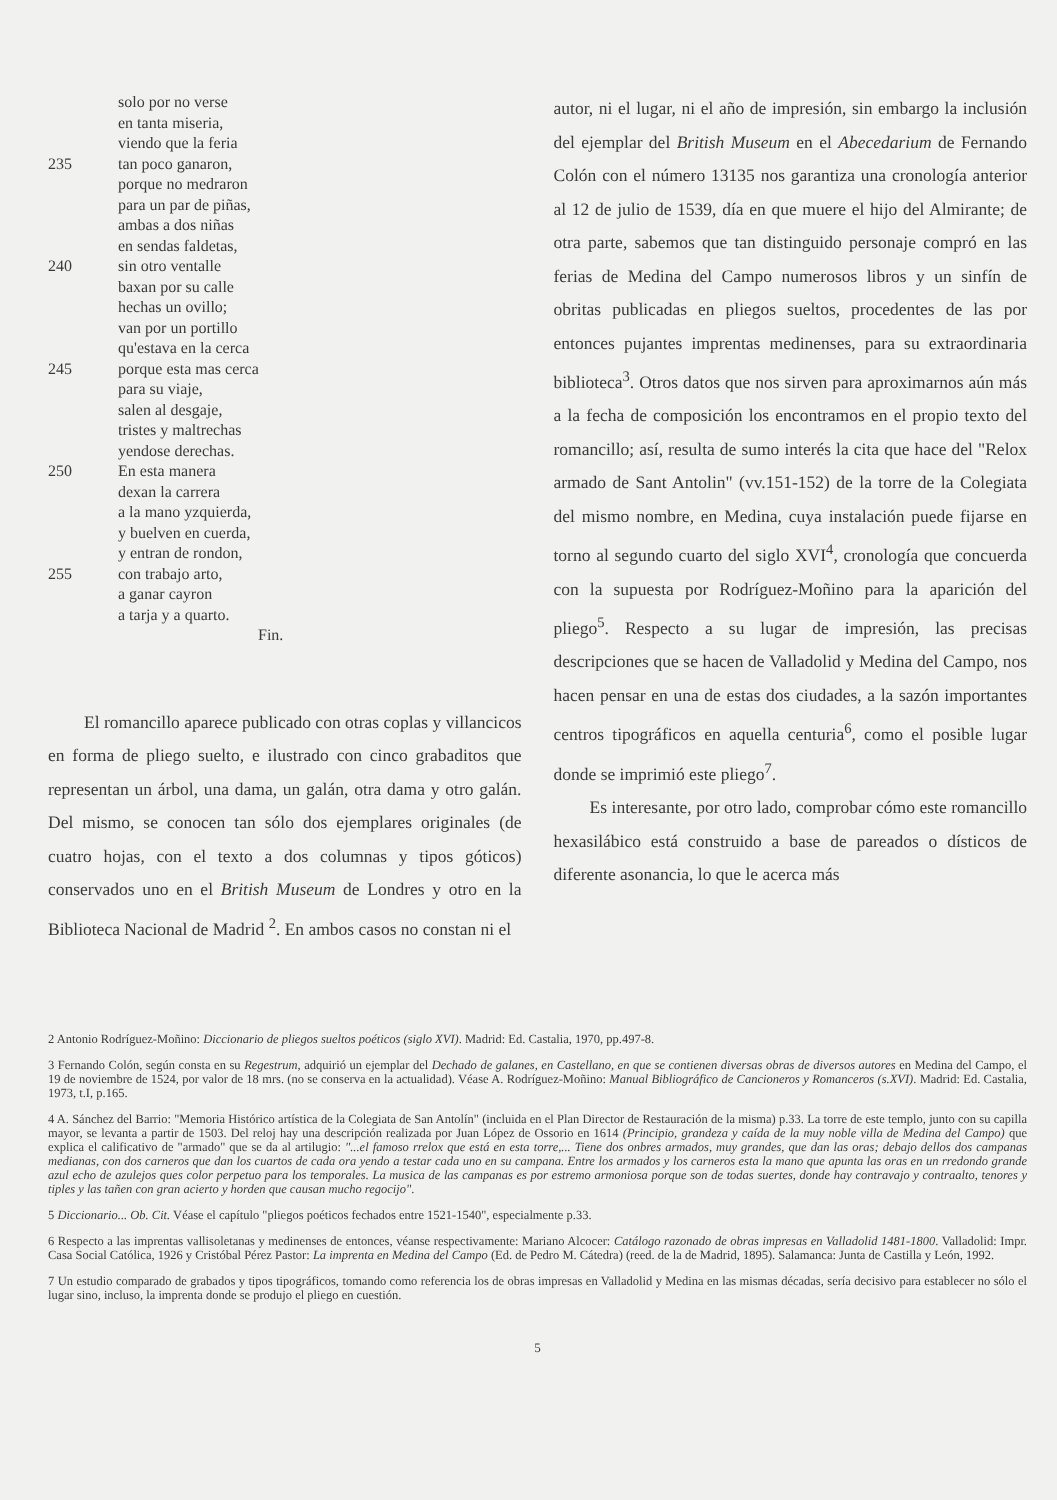solo por no verse
en tanta miseria,
viendo que la feria
235 tan poco ganaron,
porque no medraron
para un par de piñas,
ambas a dos niñas
en sendas faldetas,
240 sin otro ventalle
baxan por su calle
hechas un ovillo;
van por un portillo
qu'estava en la cerca
245 porque esta mas cerca
para su viaje,
salen al desgaje,
tristes y maltrechas
yendose derechas.
250 En esta manera
dexan la carrera
a la mano yzquierda,
y buelven en cuerda,
y entran de rondon,
255 con trabajo arto,
a ganar cayron
a tarja y a quarto.
Fin.
El romancillo aparece publicado con otras coplas y villancicos en forma de pliego suelto, e ilustrado con cinco grabaditos que representan un árbol, una dama, un galán, otra dama y otro galán. Del mismo, se conocen tan sólo dos ejemplares originales (de cuatro hojas, con el texto a dos columnas y tipos góticos) conservados uno en el British Museum de Londres y otro en la Biblioteca Nacional de Madrid <sup>2</sup>. En ambos casos no constan ni el
autor, ni el lugar, ni el año de impresión, sin embargo la inclusión del ejemplar del British Museum en el Abecedarium de Fernando Colón con el número 13135 nos garantiza una cronología anterior al 12 de julio de 1539, día en que muere el hijo del Almirante; de otra parte, sabemos que tan distinguido personaje compró en las ferias de Medina del Campo numerosos libros y un sinfín de obritas publicadas en pliegos sueltos, procedentes de las por entonces pujantes imprentas medinenses, para su extraordinaria biblioteca<sup>3</sup>. Otros datos que nos sirven para aproximarnos aún más a la fecha de composición los encontramos en el propio texto del romancillo; así, resulta de sumo interés la cita que hace del "Relox armado de Sant Antolin" (vv.151-152) de la torre de la Colegiata del mismo nombre, en Medina, cuya instalación puede fijarse en torno al segundo cuarto del siglo XVI<sup>4</sup>, cronología que concuerda con la supuesta por Rodríguez-Moñino para la aparición del pliego<sup>5</sup>. Respecto a su lugar de impresión, las precisas descripciones que se hacen de Valladolid y Medina del Campo, nos hacen pensar en una de estas dos ciudades, a la sazón importantes centros tipográficos en aquella centuria<sup>6</sup>, como el posible lugar donde se imprimió este pliego<sup>7</sup>.
Es interesante, por otro lado, comprobar cómo este romancillo hexasilábico está construido a base de pareados o dísticos de diferente asonancia, lo que le acerca más
2 Antonio Rodríguez-Moñino: Diccionario de pliegos sueltos poéticos (siglo XVI). Madrid: Ed. Castalia, 1970, pp.497-8.
3 Fernando Colón, según consta en su Regestrum, adquirió un ejemplar del Dechado de galanes, en Castellano, en que se contienen diversas obras de diversos autores en Medina del Campo, el 19 de noviembre de 1524, por valor de 18 mrs. (no se conserva en la actualidad). Véase A. Rodríguez-Moñino: Manual Bibliográfico de Cancioneros y Romanceros (s.XVI). Madrid: Ed. Castalia, 1973, t.I, p.165.
4 A. Sánchez del Barrio: "Memoria Histórico artística de la Colegiata de San Antolín" (incluida en el Plan Director de Restauración de la misma) p.33. La torre de este templo, junto con su capilla mayor, se levanta a partir de 1503. Del reloj hay una descripción realizada por Juan López de Ossorio en 1614 (Principio, grandeza y caída de la muy noble villa de Medina del Campo) que explica el calificativo de "armado" que se da al artilugio: "...el famoso rrelox que está en esta torre,... Tiene dos onbres armados, muy grandes, que dan las oras; debajo dellos dos campanas medianas, con dos carneros que dan los cuartos de cada ora yendo a testar cada uno en su campana. Entre los armados y los carneros esta la mano que apunta las oras en un rredondo grande azul echo de azulejos ques color perpetuo para los temporales. La musica de las campanas es por estremo armoniosa porque son de todas suertes, donde hay contravajo y contraalto, tenores y tiples y las tañen con gran acierto y horden que causan mucho regocijo".
5 Diccionario... Ob. Cit. Véase el capítulo "pliegos poéticos fechados entre 1521-1540", especialmente p.33.
6 Respecto a las imprentas vallisoletanas y medinenses de entonces, véanse respectivamente: Mariano Alcocer: Catálogo razonado de obras impresas en Valladolid 1481-1800. Valladolid: Impr. Casa Social Católica, 1926 y Cristóbal Pérez Pastor: La imprenta en Medina del Campo (Ed. de Pedro M. Cátedra) (reed. de la de Madrid, 1895). Salamanca: Junta de Castilla y León, 1992.
7 Un estudio comparado de grabados y tipos tipográficos, tomando como referencia los de obras impresas en Valladolid y Medina en las mismas décadas, sería decisivo para establecer no sólo el lugar sino, incluso, la imprenta donde se produjo el pliego en cuestión.
5